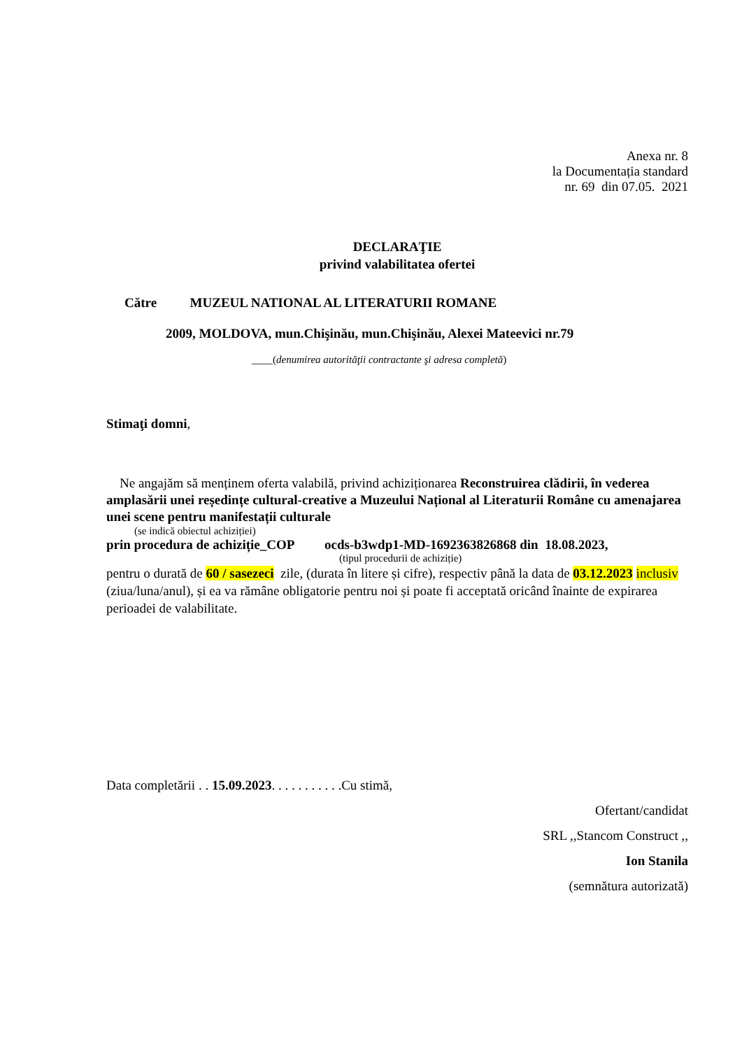Anexa nr. 8
la Documentația standard
nr. 69 din 07.05. 2021
DECLARAŢIE
privind valabilitatea ofertei
Către MUZEUL NATIONAL AL LITERATURII ROMANE
2009, MOLDOVA, mun.Chişinău, mun.Chişinău, Alexei Mateevici nr.79
____(denumirea autorităţii contractante şi adresa completă)
Stimaţi domni,
Ne angajăm să menținem oferta valabilă, privind achiziționarea Reconstruirea clădirii, în vederea amplasării unei reședințe cultural-creative a Muzeului Național al Literaturii Române cu amenajarea unei scene pentru manifestații culturale
(se indică obiectul achiziției)
prin procedura de achiziție_COP ocds-b3wdp1-MD-1692363826868 din 18.08.2023,
(tipul procedurii de achiziție)
pentru o durată de 60 / sasezeci zile, (durata în litere și cifre), respectiv până la data de 03.12.2023 inclusiv (ziua/luna/anul), și ea va rămâne obligatorie pentru noi și poate fi acceptată oricând înainte de expirarea perioadei de valabilitate.
Data completării . . 15.09.2023. . . . . . . . . . .Cu stimă,
Ofertant/candidat
SRL ,,Stancom Construct ,,
Ion Stanila
(semnătura autorizată)